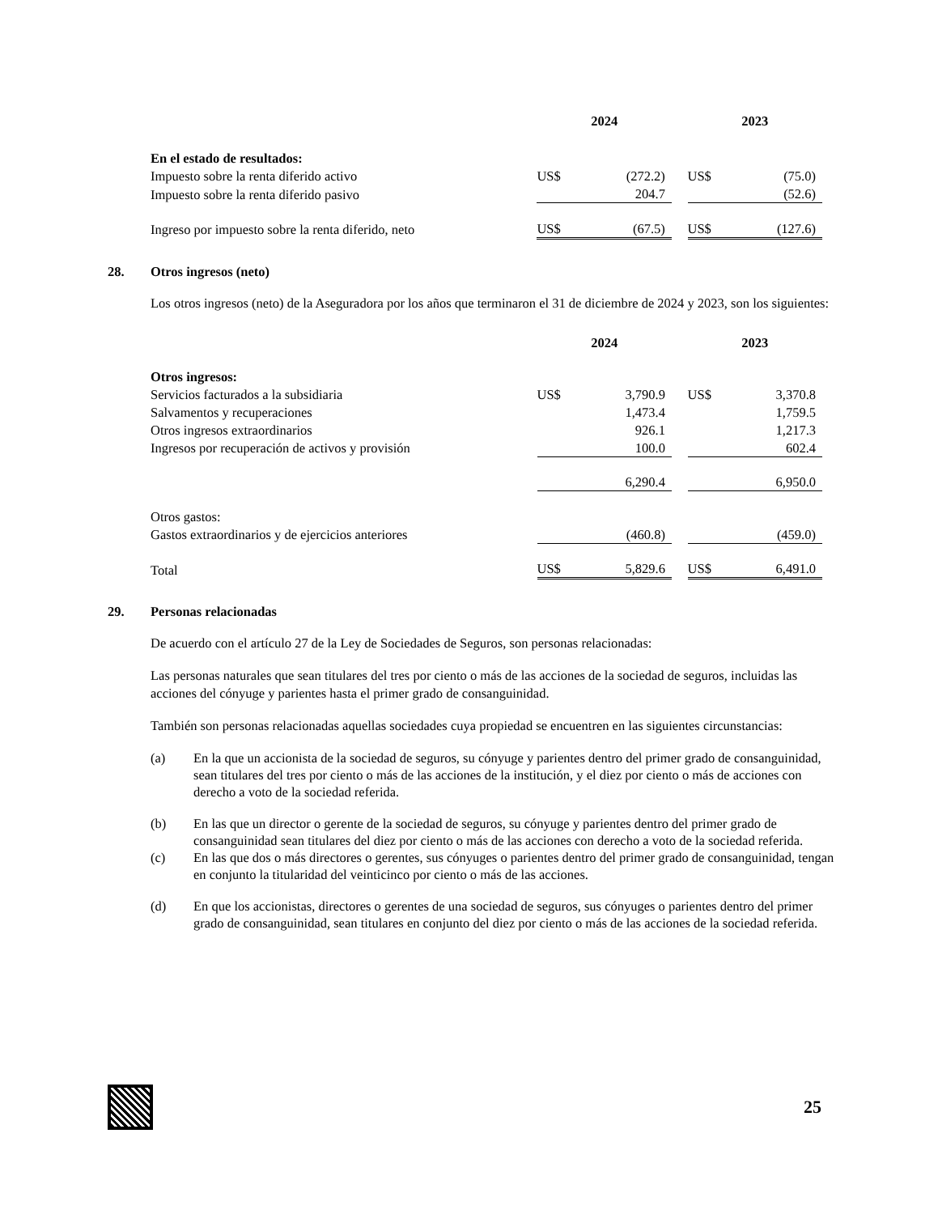| | 2024 | | | 2023 | |
| --- | --- | --- | --- | --- | --- |
| En el estado de resultados: | | | | | |
| Impuesto sobre la renta diferido activo | US$ | (272.2) | | US$ | (75.0) |
| Impuesto sobre la renta diferido pasivo | | 204.7 | | | (52.6) |
| Ingreso por impuesto sobre la renta diferido, neto | US$ | (67.5) | | US$ | (127.6) |
28. Otros ingresos (neto)
Los otros ingresos (neto) de la Aseguradora por los años que terminaron el 31 de diciembre de 2024 y 2023, son los siguientes:
| | 2024 | | | 2023 | |
| --- | --- | --- | --- | --- | --- |
| Otros ingresos: | | | | | |
| Servicios facturados a la subsidiaria | US$ | 3,790.9 | | US$ | 3,370.8 |
| Salvamentos y recuperaciones | | 1,473.4 | | | 1,759.5 |
| Otros ingresos extraordinarios | | 926.1 | | | 1,217.3 |
| Ingresos por recuperación de activos y provisión | | 100.0 | | | 602.4 |
| | | 6,290.4 | | | 6,950.0 |
| Otros gastos: | | | | | |
| Gastos extraordinarios y de ejercicios anteriores | | (460.8) | | | (459.0) |
| Total | US$ | 5,829.6 | | US$ | 6,491.0 |
29. Personas relacionadas
De acuerdo con el artículo 27 de la Ley de Sociedades de Seguros, son personas relacionadas:
Las personas naturales que sean titulares del tres por ciento o más de las acciones de la sociedad de seguros, incluidas las acciones del cónyuge y parientes hasta el primer grado de consanguinidad.
También son personas relacionadas aquellas sociedades cuya propiedad se encuentren en las siguientes circunstancias:
(a) En la que un accionista de la sociedad de seguros, su cónyuge y parientes dentro del primer grado de consanguinidad, sean titulares del tres por ciento o más de las acciones de la institución, y el diez por ciento o más de acciones con derecho a voto de la sociedad referida.
(b) En las que un director o gerente de la sociedad de seguros, su cónyuge y parientes dentro del primer grado de consanguinidad sean titulares del diez por ciento o más de las acciones con derecho a voto de la sociedad referida.
(c) En las que dos o más directores o gerentes, sus cónyuges o parientes dentro del primer grado de consanguinidad, tengan en conjunto la titularidad del veinticinco por ciento o más de las acciones.
(d) En que los accionistas, directores o gerentes de una sociedad de seguros, sus cónyuges o parientes dentro del primer grado de consanguinidad, sean titulares en conjunto del diez por ciento o más de las acciones de la sociedad referida.
25